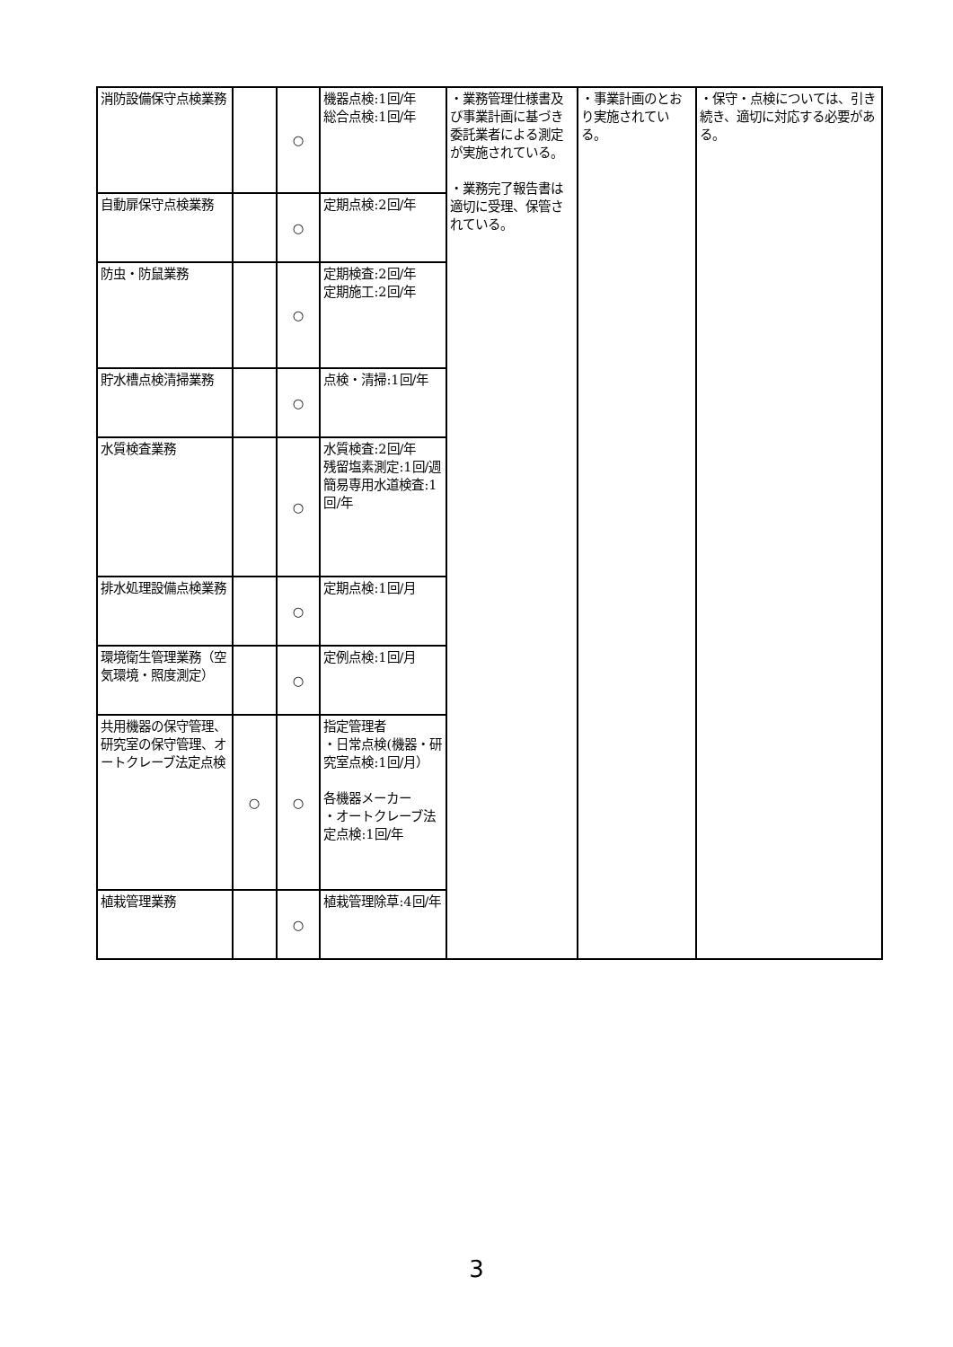| 消防設備保守点検業務 | | ○ | 機器点検:1回/年 総合点検:1回/年 | ・業務管理仕様書及び事業計画に基づき委託業者による測定が実施されている。 ・業務完了報告書は適切に受理、保管されている。 | ・事業計画のとおり実施されている。 | ・保守・点検については、引き続き、適切に対応する必要がある。 |
| 自動扉保守点検業務 | | ○ | 定期点検:2回/年 | | | |
| 防虫・防鼠業務 | | ○ | 定期検査:2回/年 定期施工:2回/年 | | | |
| 貯水槽点検清掃業務 | | ○ | 点検・清掃:1回/年 | | | |
| 水質検査業務 | | ○ | 水質検査:2回/年 残留塩素測定:1回/週 簡易専用水道検査:1回/年 | | | |
| 排水処理設備点検業務 | | ○ | 定期点検:1回/月 | | | |
| 環境衛生管理業務（空気環境・照度測定） | | ○ | 定例点検:1回/月 | | | |
| 共用機器の保守管理、研究室の保守管理、オートクレーブ法定点検 | ○ | ○ | 指定管理者 ・日常点検(機器・研究室点検:1回/月） 各機器メーカー ・オートクレーブ法定点検:1回/年 | | | |
| 植栽管理業務 | | ○ | 植栽管理除草:4回/年 | | | |
3